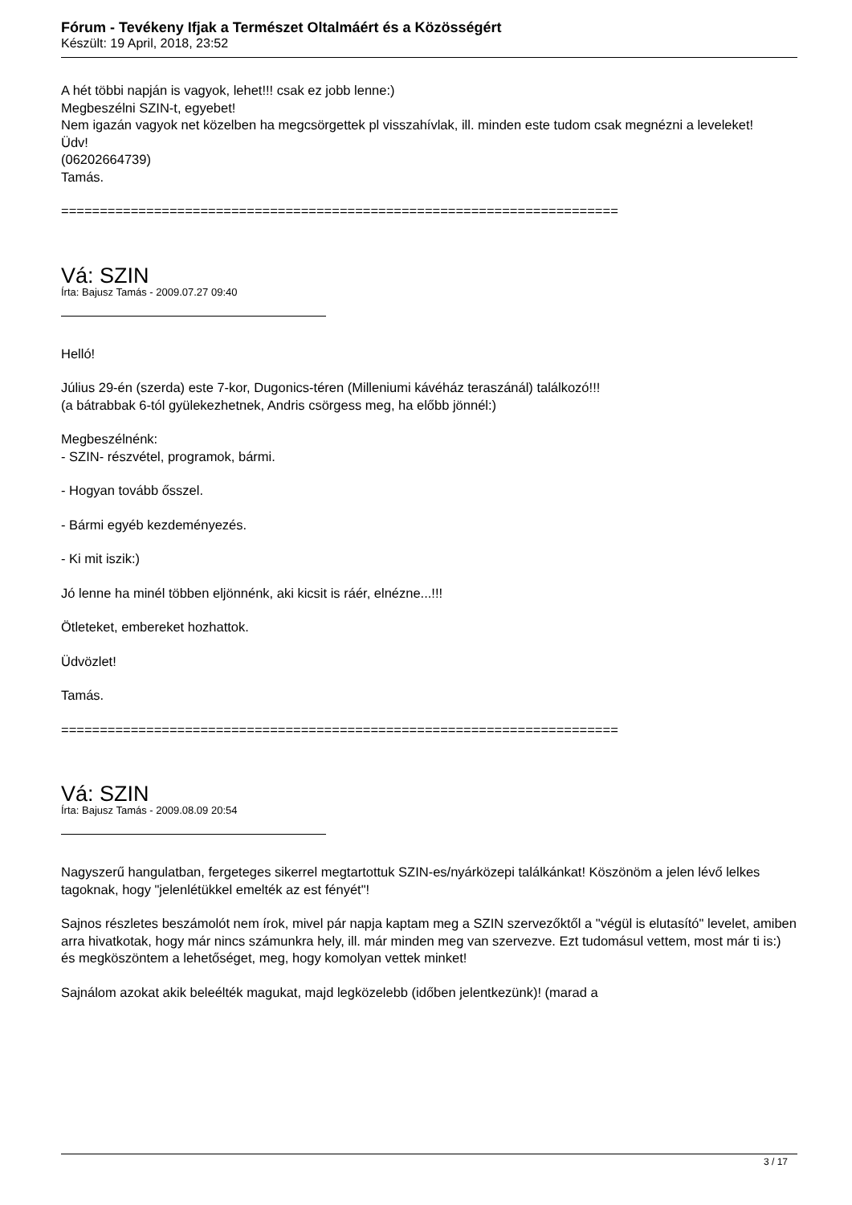Fórum - Tevékeny Ifjak a Természet Oltalmáért és a Közösségért
Készült: 19 April, 2018, 23:52
A hét többi napján is vagyok, lehet!!! csak ez jobb lenne:)
Megbeszélni SZIN-t, egyebet!
Nem igazán vagyok net közelben ha megcsörgettek pl visszahívlak, ill. minden este tudom csak megnézni a leveleket!
Üdv!
(06202664739)
Tamás.
========================================================================
Vá: SZIN
Írta: Bajusz Tamás - 2009.07.27 09:40
Helló!
Július 29-én (szerda) este 7-kor, Dugonics-téren (Milleniumi kávéház teraszánál) találkozó!!!
(a bátrabbak 6-tól gyülekezhetnek, Andris csörgess meg, ha előbb jönnél:)
Megbeszélnénk:
- SZIN- részvétel, programok, bármi.
- Hogyan tovább ősszel.
- Bármi egyéb kezdeményezés.
- Ki mit iszik:)
Jó lenne ha minél többen eljönnénk, aki kicsit is ráér, elnézne...!!!
Ötleteket, embereket hozhattok.
Üdvözlet!
Tamás.
========================================================================
Vá: SZIN
Írta: Bajusz Tamás - 2009.08.09 20:54
Nagyszerű hangulatban, fergeteges sikerrel megtartottuk SZIN-es/nyárközepi találkánkat! Köszönöm a jelen lévő lelkes tagoknak, hogy "jelenlétükkel emelték az est fényét"!
Sajnos részletes beszámolót nem írok, mivel pár napja kaptam meg a SZIN szervezőktől a "végül is elutasító" levelet, amiben arra hivatkotak, hogy már nincs számunkra hely, ill. már minden meg van szervezve. Ezt tudomásul vettem, most már ti is:) és megköszöntem a lehetőséget, meg, hogy komolyan vettek minket!
Sajnálom azokat akik beleélték magukat, majd legközelebb (időben jelentkezünk)! (marad a
3 / 17